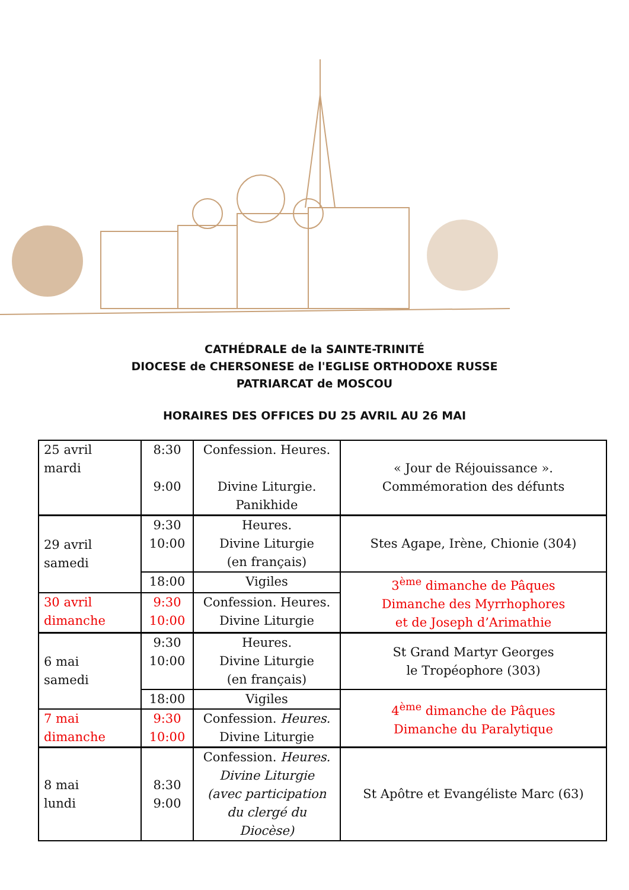CATHÉDRALE de la SAINTE-TRINITÉ
DIOCESE de CHERSONESE de l'EGLISE ORTHODOXE RUSSE
PATRIARCAT de MOSCOU
HORAIRES DES OFFICES DU 25 AVRIL AU 26 MAI
| 25 avril mardi | 8:30 9:00 | Confession. Heures. Divine Liturgie. Panikhide | « Jour de Réjouissance ». Commémoration des défunts |
| 29 avril samedi | 9:30 10:00 | Heures. Divine Liturgie (en français) | Stes Agape, Irène, Chionie (304) |
| | 18:00 | Vigiles | 3<sup>ème</sup> dimanche de Pâques Dimanche des Myrrhophores et de Joseph d’Arimathie |
| 30 avril dimanche | 9:30 10:00 | Confession. Heures. Divine Liturgie | |
| 6 mai samedi | 9:30 10:00 | Heures. Divine Liturgie (en français) | St Grand Martyr Georges le Tropéophore (303) |
| | 18:00 | Vigiles | 4<sup>ème</sup> dimanche de Pâques Dimanche du Paralytique |
| 7 mai dimanche | 9:30 10:00 | Confession. Heures. Divine Liturgie | |
| 8 mai lundi | 8:30 9:00 | Confession. Heures. Divine Liturgie (avec participation du clergé du Diocèse) | St Apôtre et Evangéliste Marc (63) |